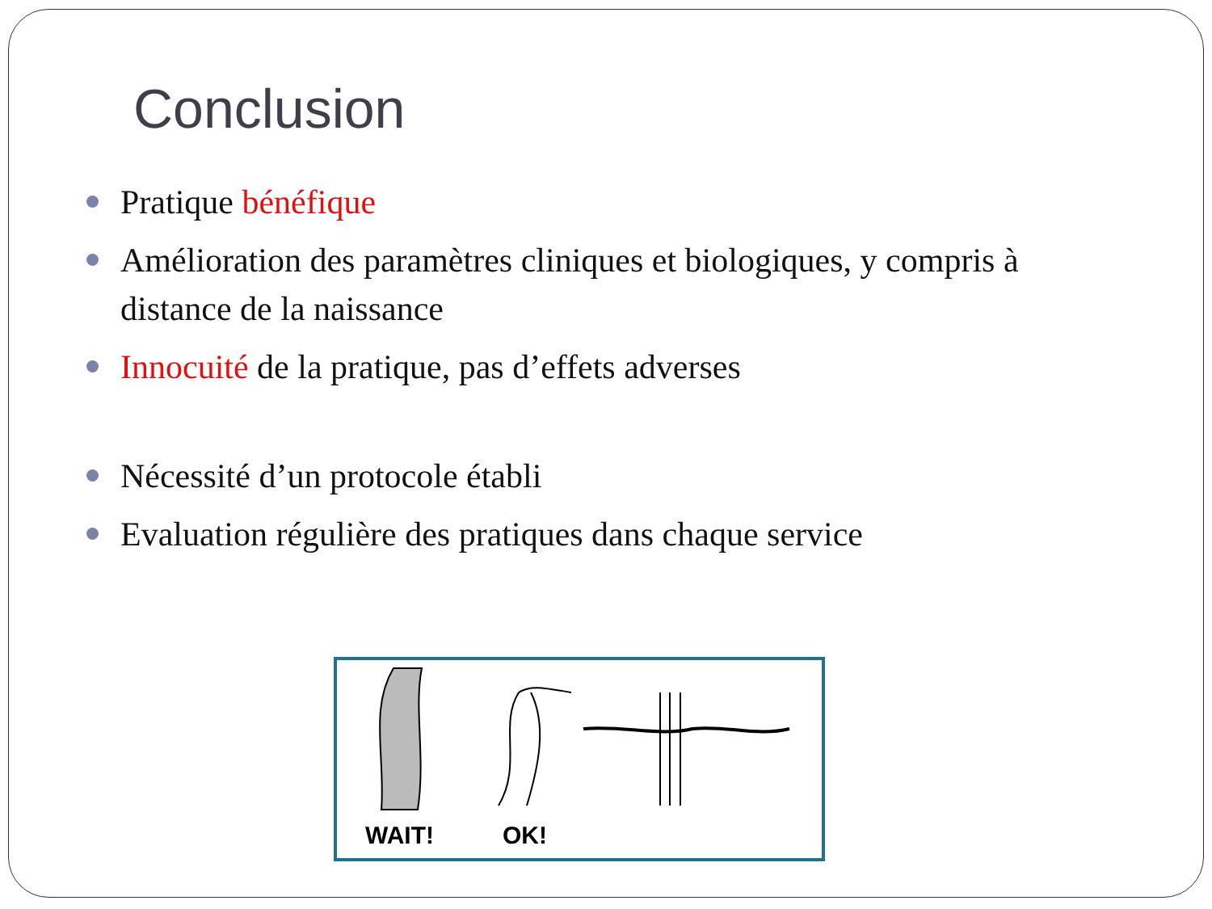Conclusion
Pratique bénéfique
Amélioration des paramètres cliniques et biologiques, y compris à distance de la naissance
Innocuité de la pratique, pas d’effets adverses
Nécessité d’un protocole établi
Evaluation régulière des pratiques dans chaque service
WAIT! OK!